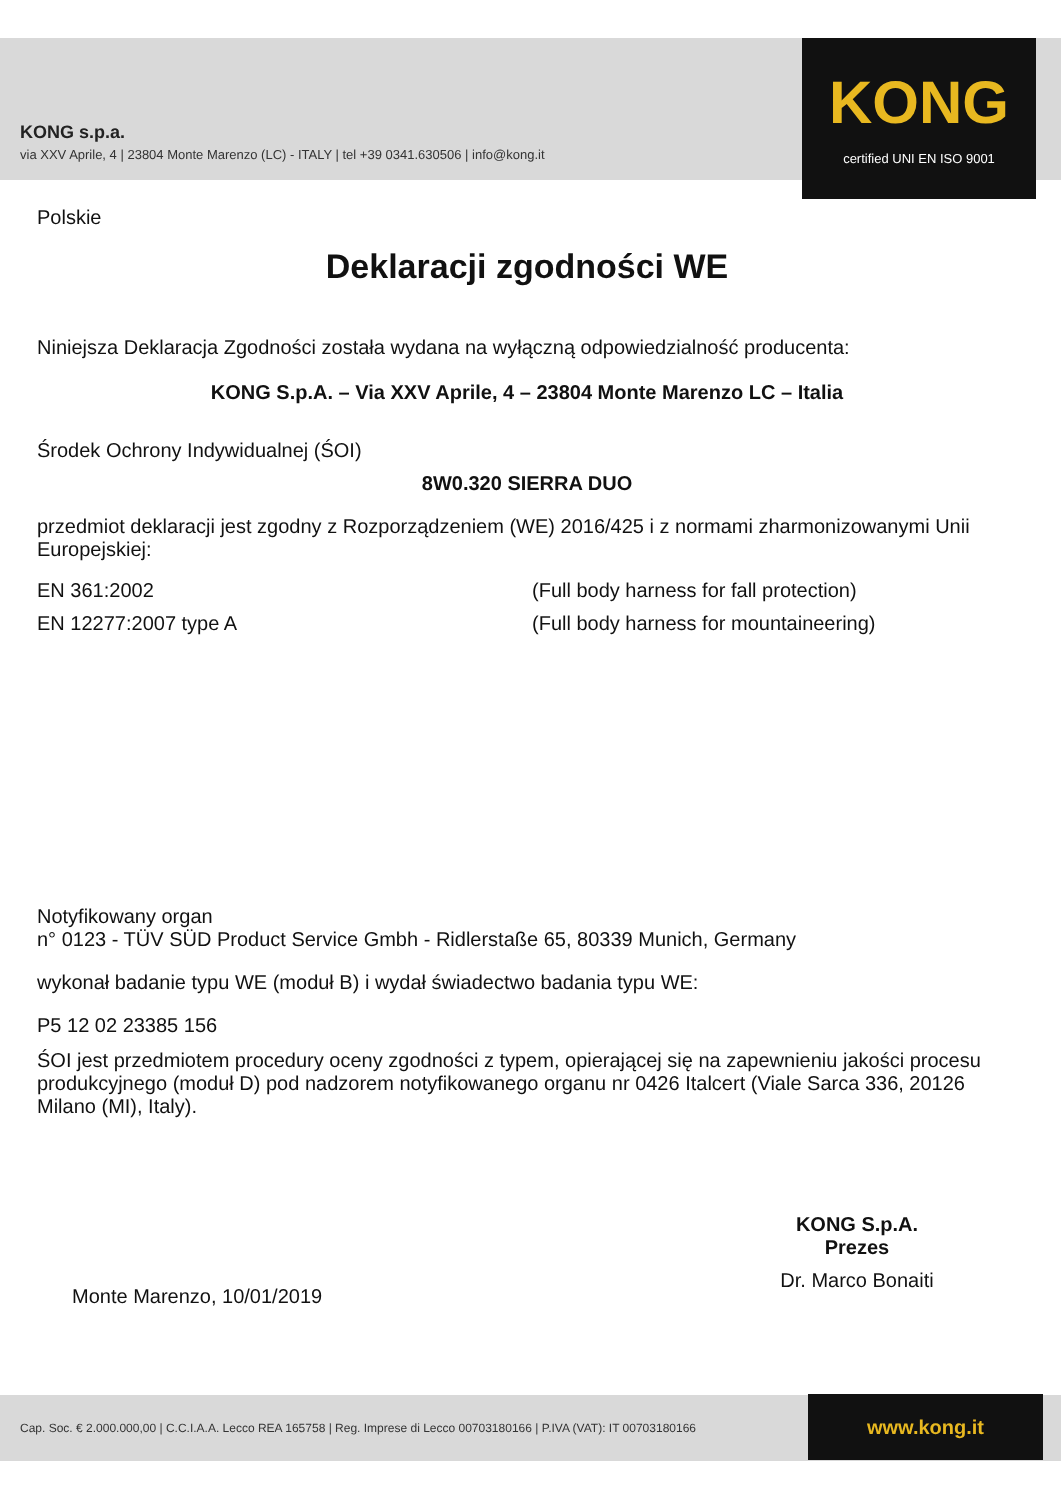KONG s.p.a.
via XXV Aprile, 4 | 23804 Monte Marenzo (LC) - ITALY | tel +39 0341.630506 | info@kong.it
KONG
certified UNI EN ISO 9001
Polskie
Deklaracji zgodności WE
Niniejsza Deklaracja Zgodności została wydana na wyłączną odpowiedzialność producenta:
KONG S.p.A. – Via XXV Aprile, 4 – 23804 Monte Marenzo LC – Italia
Środek Ochrony Indywidualnej (ŚOI)
8W0.320 SIERRA DUO
przedmiot deklaracji jest zgodny z Rozporządzeniem (WE) 2016/425 i z normami zharmonizowanymi Unii Europejskiej:
EN 361:2002 (Full body harness for fall protection)
EN 12277:2007 type A (Full body harness for mountaineering)
Notyfikowany organ
n° 0123 - TÜV SÜD Product Service Gmbh - Ridlerstaße 65, 80339 Munich, Germany
wykonał badanie typu WE (moduł B) i wydał świadectwo badania typu WE:
P5 12 02 23385 156
ŚOI jest przedmiotem procedury oceny zgodności z typem, opierającej się na zapewnieniu jakości procesu produkcyjnego (moduł D) pod nadzorem notyfikowanego organu nr 0426 Italcert (Viale Sarca 336, 20126 Milano (MI), Italy).
Monte Marenzo, 10/01/2019
KONG S.p.A.
Prezes
Dr. Marco Bonaiti
Cap. Soc. € 2.000.000,00 | C.C.I.A.A. Lecco REA 165758 | Reg. Imprese di Lecco 00703180166 | P.IVA (VAT): IT 00703180166
www.kong.it